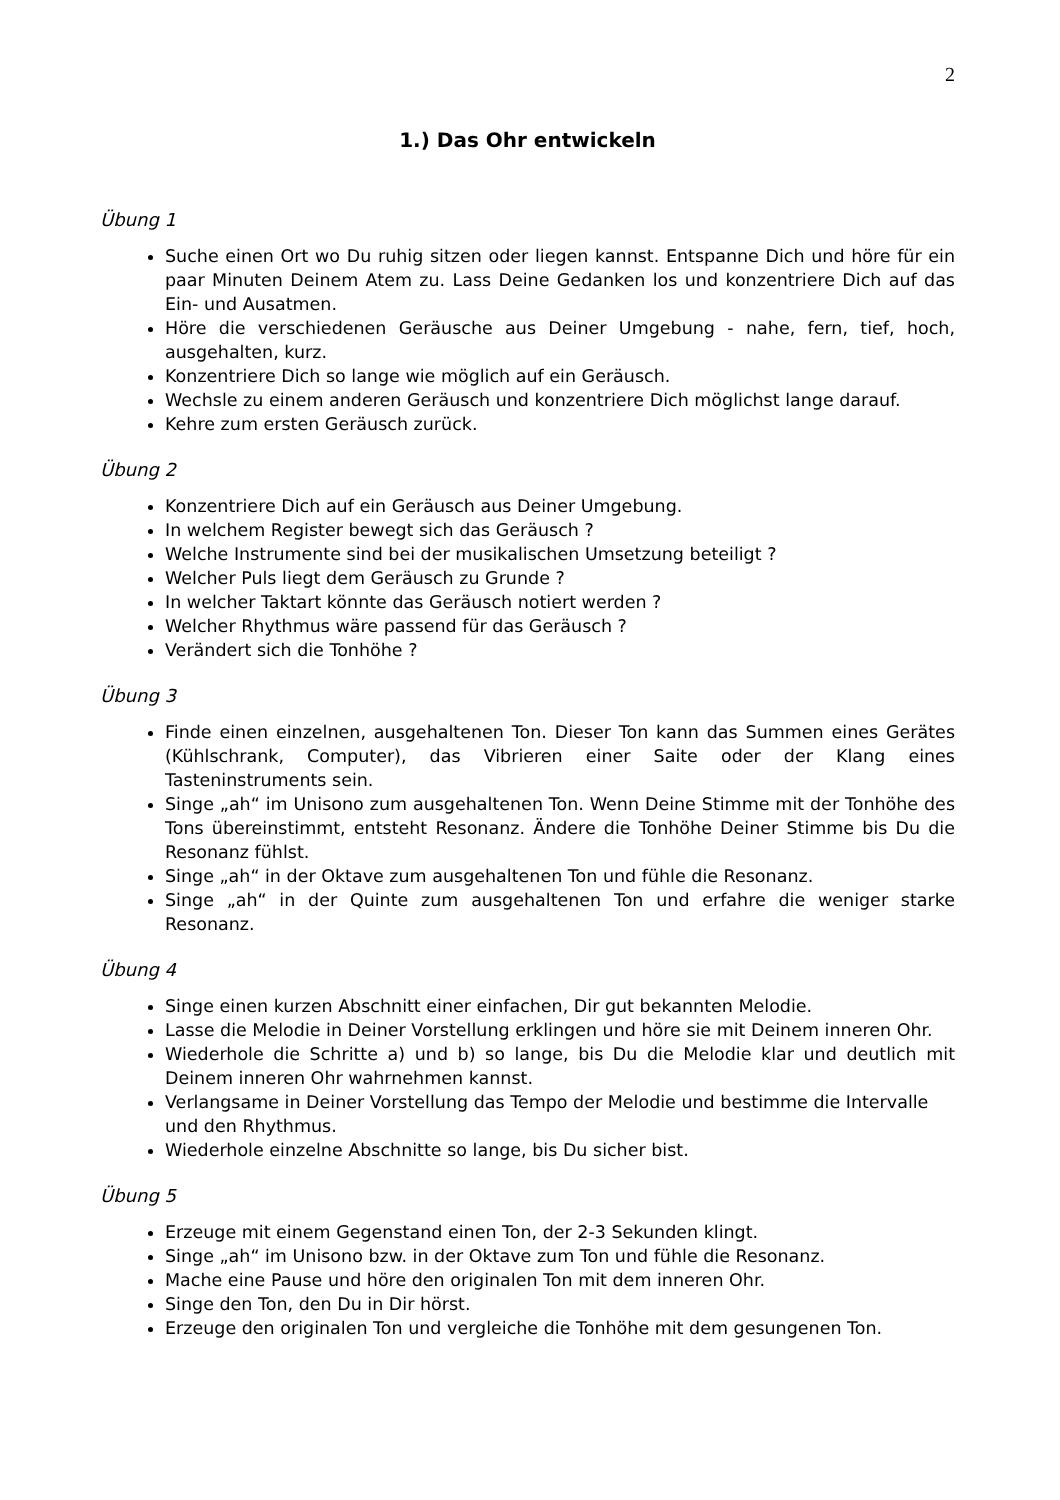2
1.) Das Ohr entwickeln
Übung 1
Suche einen Ort wo Du ruhig sitzen oder liegen kannst. Entspanne Dich und höre für ein paar Minuten Deinem Atem zu. Lass Deine Gedanken los und konzentriere Dich auf das Ein- und Ausatmen.
Höre die verschiedenen Geräusche aus Deiner Umgebung - nahe, fern, tief, hoch, ausgehalten, kurz.
Konzentriere Dich so lange wie möglich auf ein Geräusch.
Wechsle zu einem anderen Geräusch und konzentriere Dich möglichst lange darauf.
Kehre zum ersten Geräusch zurück.
Übung 2
Konzentriere Dich auf ein Geräusch aus Deiner Umgebung.
In welchem Register bewegt sich das Geräusch ?
Welche Instrumente sind bei der musikalischen Umsetzung beteiligt ?
Welcher Puls liegt dem Geräusch zu Grunde ?
In welcher Taktart könnte das Geräusch notiert werden ?
Welcher Rhythmus wäre passend für das Geräusch ?
Verändert sich die Tonhöhe ?
Übung 3
Finde einen einzelnen, ausgehaltenen Ton. Dieser Ton kann das Summen eines Gerätes (Kühlschrank, Computer), das Vibrieren einer Saite oder der Klang eines Tasteninstruments sein.
Singe „ah“ im Unisono zum ausgehaltenen Ton. Wenn Deine Stimme mit der Tonhöhe des Tons übereinstimmt, entsteht Resonanz. Ändere die Tonhöhe Deiner Stimme bis Du die Resonanz fühlst.
Singe „ah“ in der Oktave zum ausgehaltenen Ton und fühle die Resonanz.
Singe „ah“ in der Quinte zum ausgehaltenen Ton und erfahre die weniger starke Resonanz.
Übung 4
Singe einen kurzen Abschnitt einer einfachen, Dir gut bekannten Melodie.
Lasse die Melodie in Deiner Vorstellung erklingen und höre sie mit Deinem inneren Ohr.
Wiederhole die Schritte a) und b) so lange, bis Du die Melodie klar und deutlich mit Deinem inneren Ohr wahrnehmen kannst.
Verlangsame in Deiner Vorstellung das Tempo der Melodie und bestimme die Intervalle und den Rhythmus.
Wiederhole einzelne Abschnitte so lange, bis Du sicher bist.
Übung 5
Erzeuge mit einem Gegenstand einen Ton, der 2-3 Sekunden klingt.
Singe „ah“ im Unisono bzw. in der Oktave zum Ton und fühle die Resonanz.
Mache eine Pause und höre den originalen Ton mit dem inneren Ohr.
Singe den Ton, den Du in Dir hörst.
Erzeuge den originalen Ton und vergleiche die Tonhöhe mit dem gesungenen Ton.